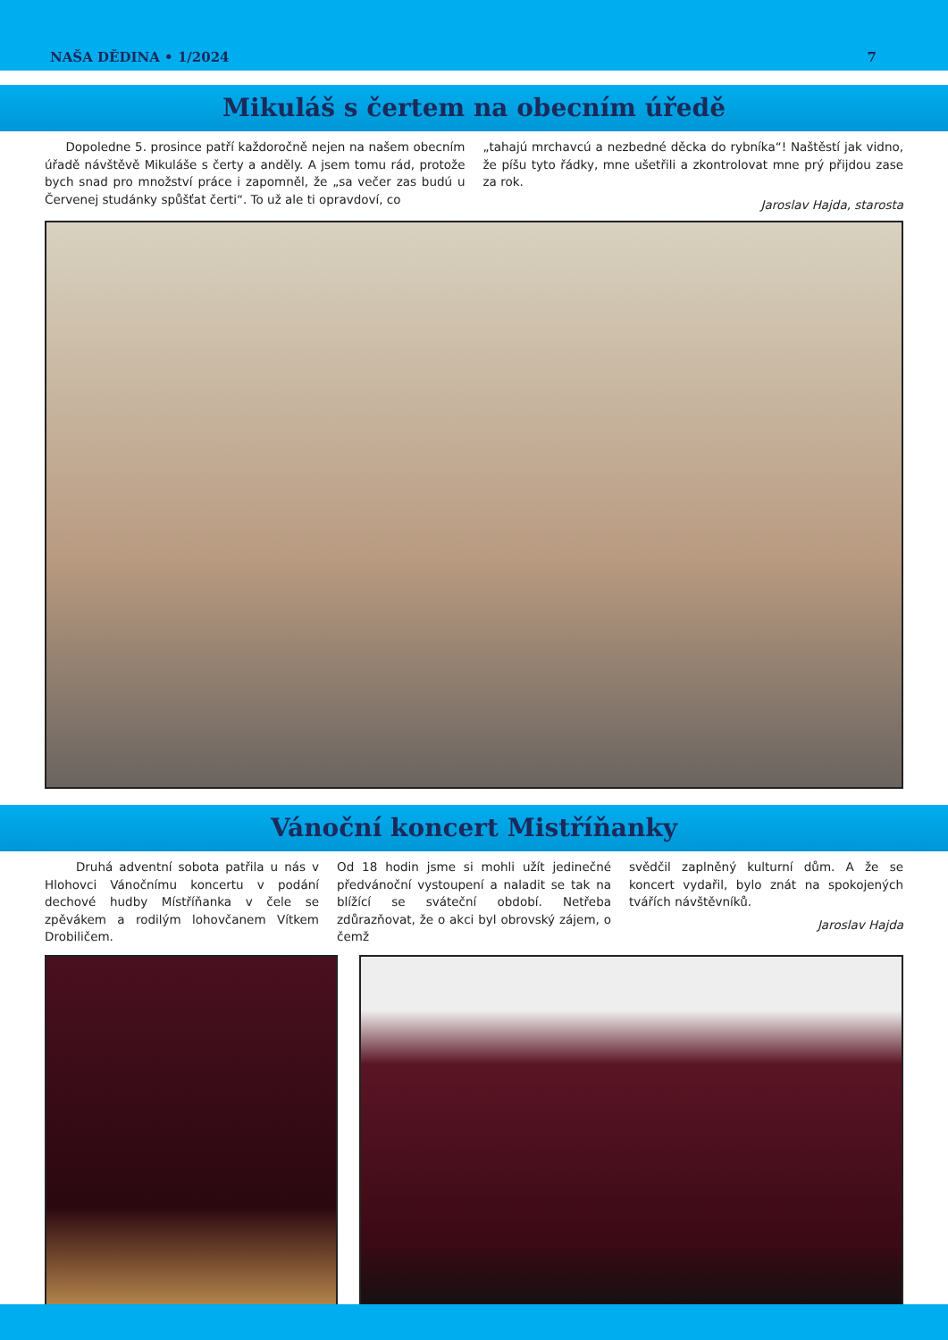NAŠA DĚDINA • 1/2024 7
Mikuláš s čertem na obecním úředě
Dopoledne 5. prosince patří každoročně nejen na našem obecním úřadě návštěvě Mikuláše s čerty a anděly. A jsem tomu rád, protože bych snad pro množství práce i zapomněl, že „sa večer zas budú u Červenej studánky spůšťat čerti“. To už ale ti opravdoví, co
„tahajú mrchavcú a nezbedné děcka do rybníka“! Naštěstí jak vidno, že píšu tyto řádky, mne ušetřili a zkontrolovat mne prý přijdou zase za rok.
Jaroslav Hajda, starosta
Vánoční koncert Mistříňanky
Druhá adventní sobota patřila u nás v Hlohovci Vánočnímu koncertu v podání dechové hudby Místříňanka v čele se zpěvákem a rodilým lohovčanem Vítkem Drobiličem.
Od 18 hodin jsme si mohli užít jedinečné předvánoční vystoupení a naladit se tak na blížící se sváteční období. Netřeba zdůrazňovat, že o akci byl obrovský zájem, o čemž
svědčil zaplněný kulturní dům. A že se koncert vydařil, bylo znát na spokojených tvářích návštěvníků.
Jaroslav Hajda